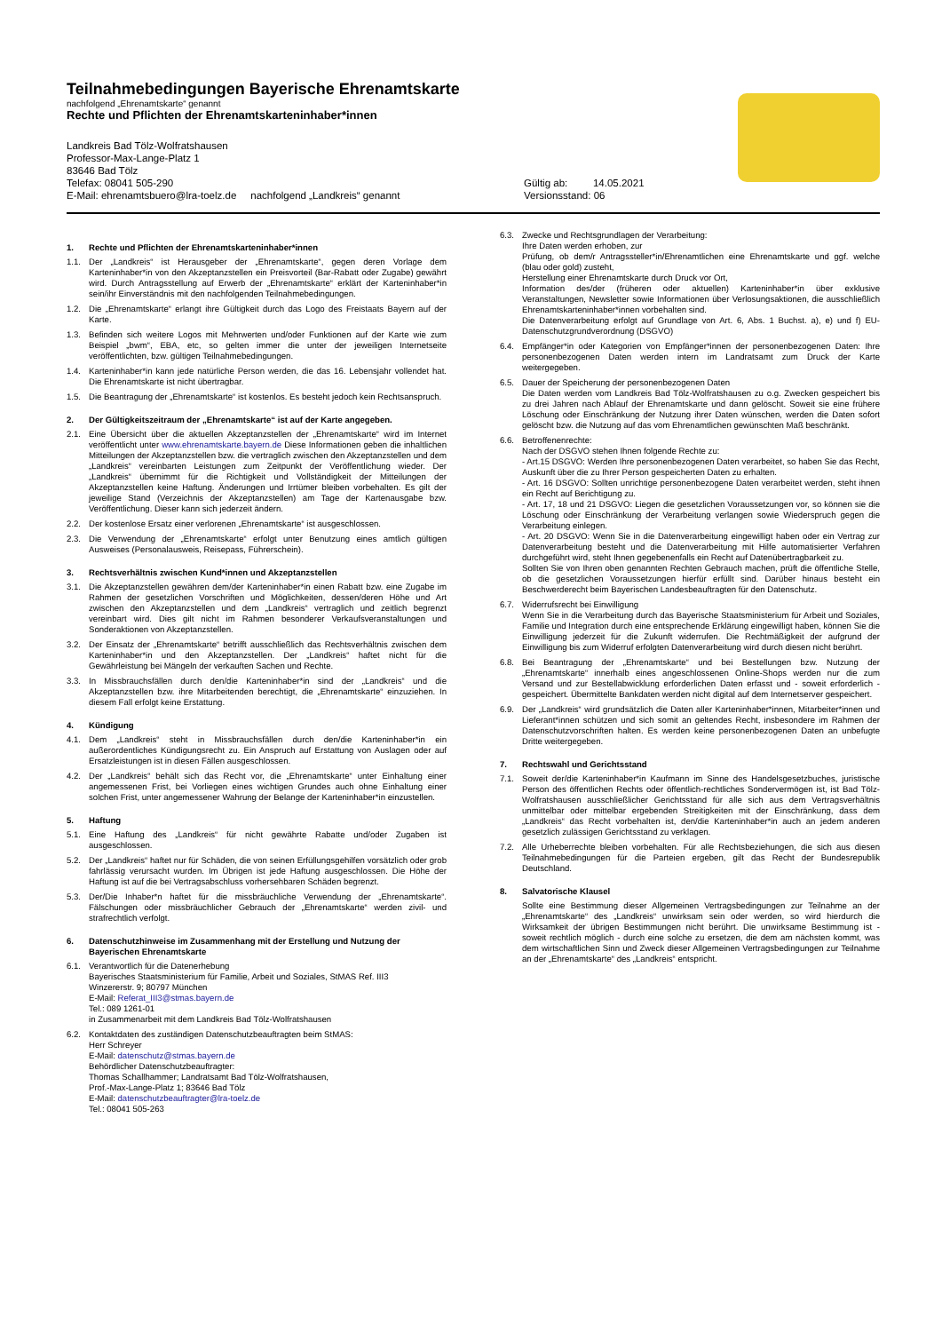Teilnahmebedingungen Bayerische Ehrenamtskarte
nachfolgend „Ehrenamtskarte“ genannt
Rechte und Pflichten der Ehrenamtskarteninhaber*innen
Landkreis Bad Tölz-Wolfratshausen
Professor-Max-Lange-Platz 1
83646 Bad Tölz
Telefax: 08041 505-290
E-Mail: ehrenamtsbuero@lra-toelz.de nachfolgend „Landkreis“ genannt
Gültig ab: 14.05.2021
Versionsstand: 06
1. Rechte und Pflichten der Ehrenamtskarteninhaber*innen
1.1. Der „Landkreis“ ist Herausgeber der „Ehrenamtskarte“, gegen deren Vorlage dem Karteninhaber*in von den Akzeptanzstellen ein Preisvorteil (Bar-Rabatt oder Zugabe) gewährt wird. Durch Antragsstellung auf Erwerb der „Ehrenamtskarte“ erklärt der Karteninhaber*in sein/ihr Einverständnis mit den nachfolgenden Teilnahmebedingungen.
1.2. Die „Ehrenamtskarte“ erlangt ihre Gültigkeit durch das Logo des Freistaats Bayern auf der Karte.
1.3. Befinden sich weitere Logos mit Mehrwerten und/oder Funktionen auf der Karte wie zum Beispiel „bwm“, EBA, etc, so gelten immer die unter der jeweiligen Internetseite veröffentlichten, bzw. gültigen Teilnahmebedingungen.
1.4. Karteninhaber*in kann jede natürliche Person werden, die das 16. Lebensjahr vollendet hat. Die Ehrenamtskarte ist nicht übertragbar.
1.5. Die Beantragung der „Ehrenamtskarte“ ist kostenlos. Es besteht jedoch kein Rechtsanspruch.
2. Der Gültigkeitszeitraum der „Ehrenamtskarte“ ist auf der Karte angegeben.
2.1. Eine Übersicht über die aktuellen Akzeptanzstellen der „Ehrenamtskarte“ wird im Internet veröffentlicht unter www.ehrenamtskarte.bayern.de Diese Informationen geben die inhaltlichen Mitteilungen der Akzeptanzstellen bzw. die vertraglich zwischen den Akzeptanzstellen und dem „Landkreis“ vereinbarten Leistungen zum Zeitpunkt der Veröffentlichung wieder. Der „Landkreis“ übernimmt für die Richtigkeit und Vollständigkeit der Mitteilungen der Akzeptanzstellen keine Haftung. Änderungen und Irrtümer bleiben vorbehalten. Es gilt der jeweilige Stand (Verzeichnis der Akzeptanzstellen) am Tage der Kartenausgabe bzw. Veröffentlichung. Dieser kann sich jederzeit ändern.
2.2. Der kostenlose Ersatz einer verlorenen „Ehrenamtskarte“ ist ausgeschlossen.
2.3. Die Verwendung der „Ehrenamtskarte“ erfolgt unter Benutzung eines amtlich gültigen Ausweises (Personalausweis, Reisepass, Führerschein).
3. Rechtsverhältnis zwischen Kund*innen und Akzeptanzstellen
3.1. Die Akzeptanzstellen gewähren dem/der Karteninhaber*in einen Rabatt bzw. eine Zugabe im Rahmen der gesetzlichen Vorschriften und Möglichkeiten, dessen/deren Höhe und Art zwischen den Akzeptanzstellen und dem „Landkreis“ vertraglich und zeitlich begrenzt vereinbart wird. Dies gilt nicht im Rahmen besonderer Verkaufsveranstaltungen und Sonderaktionen von Akzeptanzstellen.
3.2. Der Einsatz der „Ehrenamtskarte“ betrifft ausschließlich das Rechtsverhältnis zwischen dem Karteninhaber*in und den Akzeptanzstellen. Der „Landkreis“ haftet nicht für die Gewährleistung bei Mängeln der verkauften Sachen und Rechte.
3.3. In Missbrauchsfällen durch den/die Karteninhaber*in sind der „Landkreis“ und die Akzeptanzstellen bzw. ihre Mitarbeitenden berechtigt, die „Ehrenamtskarte“ einzuziehen. In diesem Fall erfolgt keine Erstattung.
4. Kündigung
4.1. Dem „Landkreis“ steht in Missbrauchsfällen durch den/die Karteninhaber*in ein außerordentliches Kündigungsrecht zu. Ein Anspruch auf Erstattung von Auslagen oder auf Ersatzleistungen ist in diesen Fällen ausgeschlossen.
4.2. Der „Landkreis“ behält sich das Recht vor, die „Ehrenamtskarte“ unter Einhaltung einer angemessenen Frist, bei Vorliegen eines wichtigen Grundes auch ohne Einhaltung einer solchen Frist, unter angemessener Wahrung der Belange der Karteninhaber*in einzustellen.
5. Haftung
5.1. Eine Haftung des „Landkreis“ für nicht gewährte Rabatte und/oder Zugaben ist ausgeschlossen.
5.2. Der „Landkreis“ haftet nur für Schäden, die von seinen Erfüllungsgehilfen vorsätzlich oder grob fahrlässig verursacht wurden. Im Übrigen ist jede Haftung ausgeschlossen. Die Höhe der Haftung ist auf die bei Vertragsabschluss vorhersehbaren Schäden begrenzt.
5.3. Der/Die Inhaber*n haftet für die missbräuchliche Verwendung der „Ehrenamtskarte“. Fälschungen oder missbräuchlicher Gebrauch der „Ehrenamtskarte“ werden zivil- und strafrechtlich verfolgt.
6. Datenschutzhinweise im Zusammenhang mit der Erstellung und Nutzung der Bayerischen Ehrenamtskarte
6.1. Verantwortlich für die Datenerhebung
Bayerisches Staatsministerium für Familie, Arbeit und Soziales, StMAS Ref. III3
Winzererstr. 9; 80797 München
E-Mail: Referat_III3@stmas.bayern.de
Tel.: 089 1261-01
in Zusammenarbeit mit dem Landkreis Bad Tölz-Wolfratshausen
6.2. Kontaktdaten des zuständigen Datenschutzbeauftragten beim StMAS:
Herr Schreyer
E-Mail: datenschutz@stmas.bayern.de
Behördlicher Datenschutzbeauftragter:
Thomas Schallhammer; Landratsamt Bad Tölz-Wolfratshausen,
Prof.-Max-Lange-Platz 1; 83646 Bad Tölz
E-Mail: datenschutzbeauftragter@lra-toelz.de
Tel.: 08041 505-263
6.3. Zwecke und Rechtsgrundlagen der Verarbeitung:
Ihre Daten werden erhoben, zur
Prüfung, ob dem/r Antragssteller*in/Ehrenamtlichen eine Ehrenamtskarte und ggf. welche (blau oder gold) zusteht,
Herstellung einer Ehrenamtskarte durch Druck vor Ort,
Information des/der (früheren oder aktuellen) Karteninhaber*in über exklusive Veranstaltungen, Newsletter sowie Informationen über Verlosungsaktionen, die ausschließlich Ehrenamtskarteninhaber*innen vorbehalten sind.
Die Datenverarbeitung erfolgt auf Grundlage von Art. 6, Abs. 1 Buchst. a), e) und f) EU-Datenschutzgrundverordnung (DSGVO)
6.4. Empfänger*in oder Kategorien von Empfänger*innen der personenbezogenen Daten: Ihre personenbezogenen Daten werden intern im Landratsamt zum Druck der Karte weitergegeben.
6.5. Dauer der Speicherung der personenbezogenen Daten
Die Daten werden vom Landkreis Bad Tölz-Wolfratshausen zu o.g. Zwecken gespeichert bis zu drei Jahren nach Ablauf der Ehrenamtskarte und dann gelöscht. Soweit sie eine frühere Löschung oder Einschränkung der Nutzung ihrer Daten wünschen, werden die Daten sofort gelöscht bzw. die Nutzung auf das vom Ehrenamtlichen gewünschten Maß beschränkt.
6.6. Betroffenenrechte:
Nach der DSGVO stehen Ihnen folgende Rechte zu:
- Art.15 DSGVO: Werden Ihre personenbezogenen Daten verarbeitet, so haben Sie das Recht, Auskunft über die zu Ihrer Person gespeicherten Daten zu erhalten.
- Art. 16 DSGVO: Sollten unrichtige personenbezogene Daten verarbeitet werden, steht ihnen ein Recht auf Berichtigung zu.
- Art. 17, 18 und 21 DSGVO: Liegen die gesetzlichen Voraussetzungen vor, so können sie die Löschung oder Einschränkung der Verarbeitung verlangen sowie Wiederspruch gegen die Verarbeitung einlegen.
- Art. 20 DSGVO: Wenn Sie in die Datenverarbeitung eingewilligt haben oder ein Vertrag zur Datenverarbeitung besteht und die Datenverarbeitung mit Hilfe automatisierter Verfahren durchgeführt wird, steht Ihnen gegebenenfalls ein Recht auf Datenübertragbarkeit zu.
Sollten Sie von Ihren oben genannten Rechten Gebrauch machen, prüft die öffentliche Stelle, ob die gesetzlichen Voraussetzungen hierfür erfüllt sind. Darüber hinaus besteht ein Beschwerderecht beim Bayerischen Landesbeauftragten für den Datenschutz.
6.7. Widerrufsrecht bei Einwilligung
Wenn Sie in die Verarbeitung durch das Bayerische Staatsministerium für Arbeit und Soziales, Familie und Integration durch eine entsprechende Erklärung eingewilligt haben, können Sie die Einwilligung jederzeit für die Zukunft widerrufen. Die Rechtmäßigkeit der aufgrund der Einwilligung bis zum Widerruf erfolgten Datenverarbeitung wird durch diesen nicht berührt.
6.8. Bei Beantragung der „Ehrenamtskarte“ und bei Bestellungen bzw. Nutzung der „Ehrenamtskarte“ innerhalb eines angeschlossenen Online-Shops werden nur die zum Versand und zur Bestellabwicklung erforderlichen Daten erfasst und - soweit erforderlich - gespeichert. Übermittelte Bankdaten werden nicht digital auf dem Internetserver gespeichert.
6.9. Der „Landkreis“ wird grundsätzlich die Daten aller Karteninhaber*innen, Mitarbeiter*innen und Lieferant*innen schützen und sich somit an geltendes Recht, insbesondere im Rahmen der Datenschutzvorschriften halten. Es werden keine personenbezogenen Daten an unbefugte Dritte weitergegeben.
7. Rechtswahl und Gerichtsstand
7.1. Soweit der/die Karteninhaber*in Kaufmann im Sinne des Handelsgesetzbuches, juristische Person des öffentlichen Rechts oder öffentlich-rechtliches Sondervermögen ist, ist Bad Tölz-Wolfratshausen ausschließlicher Gerichtsstand für alle sich aus dem Vertragsverhältnis unmittelbar oder mittelbar ergebenden Streitigkeiten mit der Einschränkung, dass dem „Landkreis“ das Recht vorbehalten ist, den/die Karteninhaber*in auch an jedem anderen gesetzlich zulässigen Gerichtsstand zu verklagen.
7.2. Alle Urheberrechte bleiben vorbehalten. Für alle Rechtsbeziehungen, die sich aus diesen Teilnahmebedingungen für die Parteien ergeben, gilt das Recht der Bundesrepublik Deutschland.
8. Salvatorische Klausel
Sollte eine Bestimmung dieser Allgemeinen Vertragsbedingungen zur Teilnahme an der „Ehrenamtskarte“ des „Landkreis“ unwirksam sein oder werden, so wird hierdurch die Wirksamkeit der übrigen Bestimmungen nicht berührt. Die unwirksame Bestimmung ist - soweit rechtlich möglich - durch eine solche zu ersetzen, die dem am nächsten kommt, was dem wirtschaftlichen Sinn und Zweck dieser Allgemeinen Vertragsbedingungen zur Teilnahme an der „Ehrenamtskarte“ des „Landkreis“ entspricht.